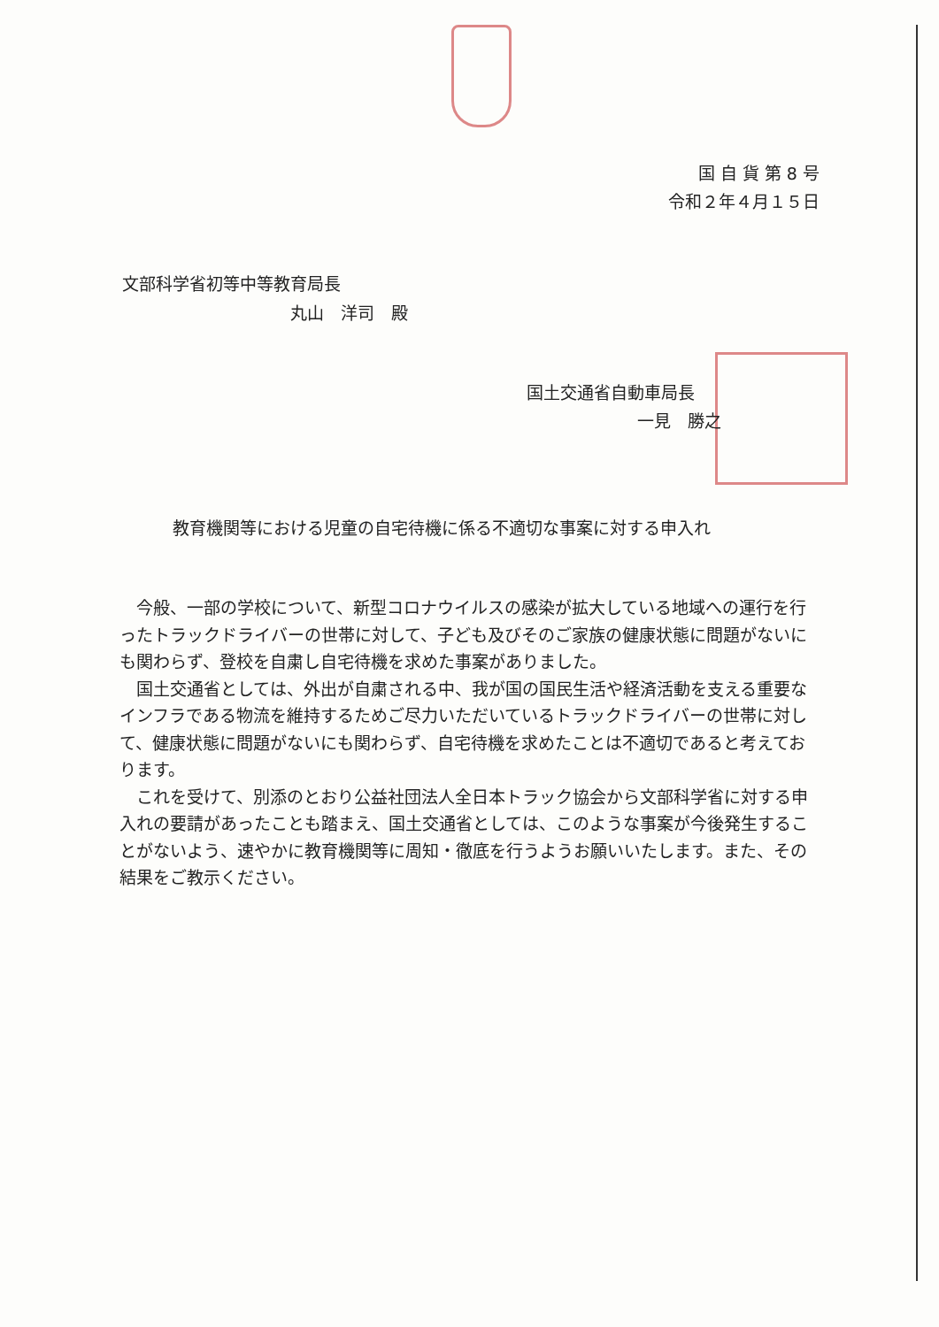国 自 貨 第 8 号
令和２年４月１５日
文部科学省初等中等教育局長
丸山　洋司　殿
国土交通省自動車局長
一見　勝之
教育機関等における児童の自宅待機に係る不適切な事案に対する申入れ
今般、一部の学校について、新型コロナウイルスの感染が拡大している地域への運行を行ったトラックドライバーの世帯に対して、子ども及びそのご家族の健康状態に問題がないにも関わらず、登校を自粛し自宅待機を求めた事案がありました。
国土交通省としては、外出が自粛される中、我が国の国民生活や経済活動を支える重要なインフラである物流を維持するためご尽力いただいているトラックドライバーの世帯に対して、健康状態に問題がないにも関わらず、自宅待機を求めたことは不適切であると考えております。
これを受けて、別添のとおり公益社団法人全日本トラック協会から文部科学省に対する申入れの要請があったことも踏まえ、国土交通省としては、このような事案が今後発生することがないよう、速やかに教育機関等に周知・徹底を行うようお願いいたします。また、その結果をご教示ください。